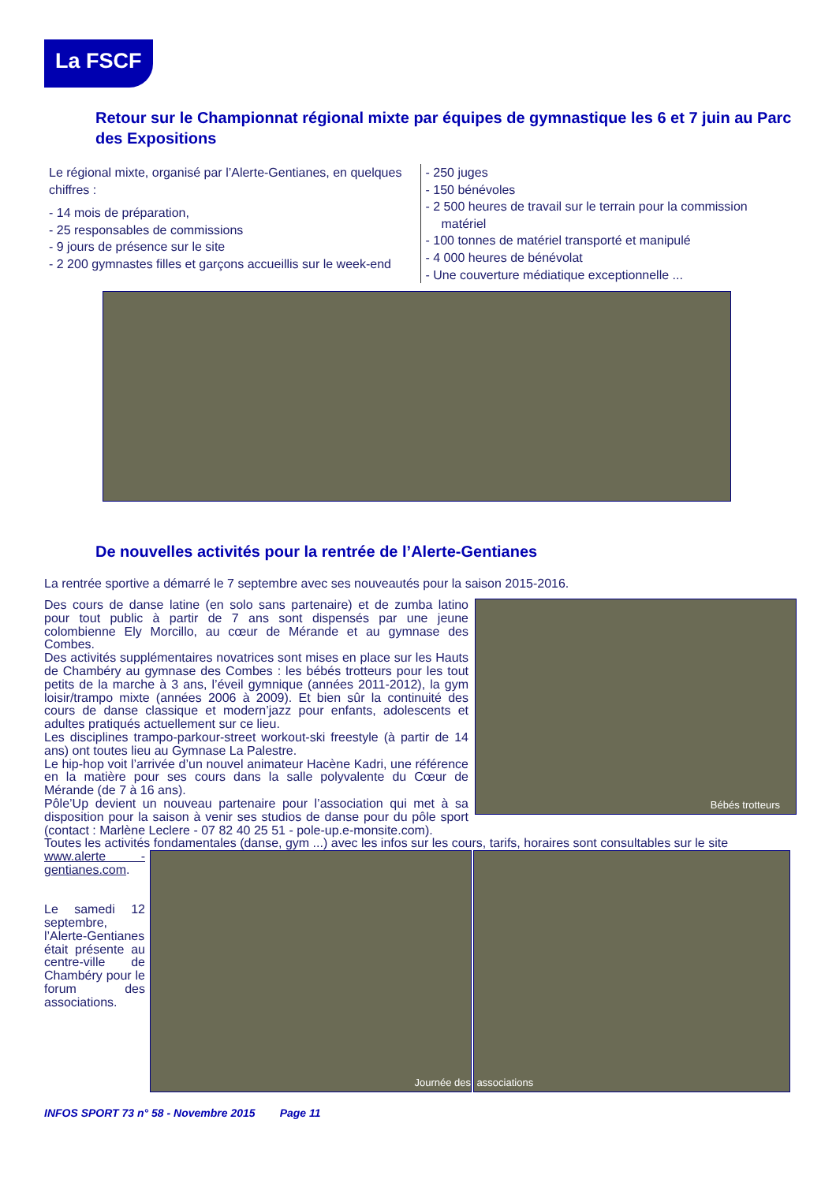La FSCF
Retour sur le Championnat régional mixte par équipes de gymnastique les 6 et 7 juin au Parc des Expositions
Le régional mixte, organisé par l’Alerte-Gentianes, en quelques chiffres :
- 14 mois de préparation,
- 25 responsables de commissions
- 9 jours de présence sur le site
- 2 200 gymnastes filles et garçons accueillis sur le week-end
- 250 juges
- 150 bénévoles
- 2 500 heures de travail sur le terrain pour la commission matériel
- 100 tonnes de matériel transporté et manipulé
- 4 000 heures de bénévolat
- Une couverture médiatique exceptionnelle ...
De nouvelles activités pour la rentrée de l’Alerte-Gentianes
La rentrée sportive a démarré le 7 septembre avec ses nouveautés pour la saison 2015-2016.
Bébés trotteurs
Des cours de danse latine (en solo sans partenaire) et de zumba latino pour tout public à partir de 7 ans sont dispensés par une jeune colombienne Ely Morcillo, au cœur de Mérande et au gymnase des Combes.
Des activités supplémentaires novatrices sont mises en place sur les Hauts de Chambéry au gymnase des Combes : les bébés trotteurs pour les tout petits de la marche à 3 ans, l’éveil gymnique (années 2011-2012), la gym loisir/trampo mixte (années 2006 à 2009). Et bien sûr la continuité des cours de danse classique et modern’jazz pour enfants, adolescents et adultes pratiqués actuellement sur ce lieu.
Les disciplines trampo-parkour-street workout-ski freestyle (à partir de 14 ans) ont toutes lieu au Gymnase La Palestre.
Le hip-hop voit l’arrivée d’un nouvel animateur Hacène Kadri, une référence en la matière pour ses cours dans la salle polyvalente du Cœur de Mérande (de 7 à 16 ans).
Pôle’Up devient un nouveau partenaire pour l’association qui met à sa disposition pour la saison à venir ses studios de danse pour du pôle sport (contact : Marlène Leclere - 07 82 40 25 51 - pole-up.e-monsite.com).
Toutes les activités fondamentales (danse, gym ...) avec les infos sur les cours, tarifs, horaires sont consultables sur le site
www.alerte -gentianes.com.
Le samedi 12 septembre, l’Alerte-Gentianes était présente au centre-ville de Chambéry pour le forum des associations.
Journée des associations
INFOS SPORT 73 n° 58 - Novembre 2015 Page 11